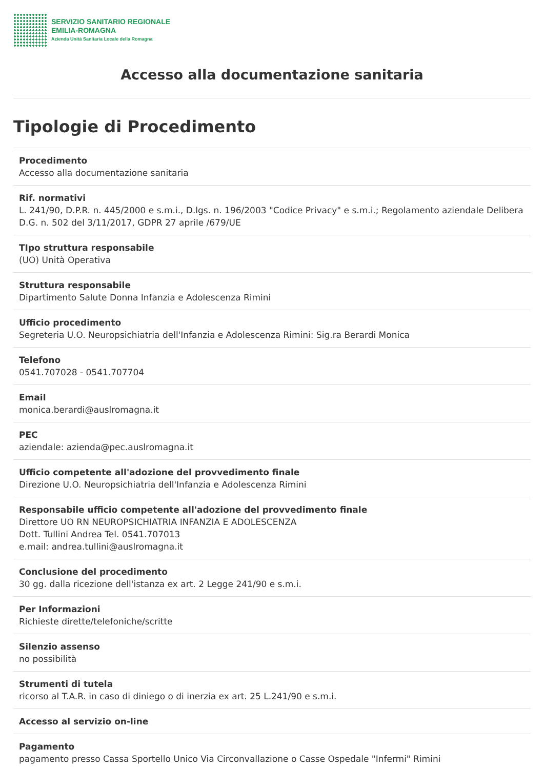SERVIZIO SANITARIO REGIONALE
EMILIA-ROMAGNA
Azienda Unità Sanitaria Locale della Romagna
Accesso alla documentazione sanitaria
Tipologie di Procedimento
Procedimento
Accesso alla documentazione sanitaria
Rif. normativi
L. 241/90, D.P.R. n. 445/2000 e s.m.i., D.lgs. n. 196/2003 "Codice Privacy" e s.m.i.; Regolamento aziendale Delibera D.G. n. 502 del 3/11/2017, GDPR 27 aprile /679/UE
TIpo struttura responsabile
(UO) Unità Operativa
Struttura responsabile
Dipartimento Salute Donna Infanzia e Adolescenza Rimini
Ufficio procedimento
Segreteria U.O. Neuropsichiatria dell'Infanzia e Adolescenza Rimini: Sig.ra Berardi Monica
Telefono
0541.707028 - 0541.707704
Email
monica.berardi@auslromagna.it
PEC
aziendale: azienda@pec.auslromagna.it
Ufficio competente all'adozione del provvedimento finale
Direzione U.O. Neuropsichiatria dell'Infanzia e Adolescenza Rimini
Responsabile ufficio competente all'adozione del provvedimento finale
Direttore UO RN NEUROPSICHIATRIA INFANZIA E ADOLESCENZA
Dott. Tullini Andrea Tel. 0541.707013
e.mail: andrea.tullini@auslromagna.it
Conclusione del procedimento
30 gg. dalla ricezione dell'istanza ex art. 2 Legge 241/90 e s.m.i.
Per Informazioni
Richieste dirette/telefoniche/scritte
Silenzio assenso
no possibilità
Strumenti di tutela
ricorso al T.A.R. in caso di diniego o di inerzia ex art. 25 L.241/90 e s.m.i.
Accesso al servizio on-line
Pagamento
pagamento presso Cassa Sportello Unico Via Circonvallazione o Casse Ospedale "Infermi" Rimini